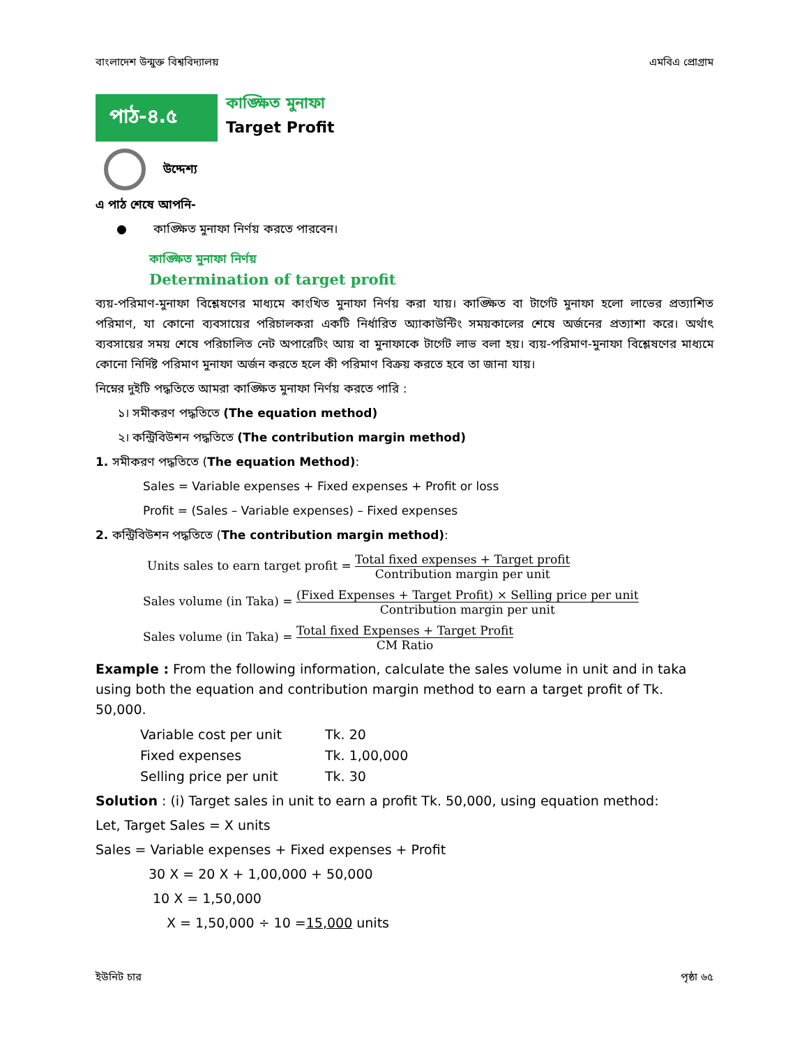বাংলাদেশ উন্মুক্ত বিশ্ববিদ্যালয় এমবিএ প্রোগ্রাম
পাঠ-৪.৫
কাঙ্ক্ষিত মুনাফা
Target Profit
উদ্দেশ্য
এ পাঠ শেষে আপনি-
● কাঙ্ক্ষিত মুনাফা নির্ণয় করতে পারবেন।
কাঙ্ক্ষিত মুনাফা নির্ণয়
Determination of target profit
ব্যয়-পরিমাণ-মুনাফা বিশ্লেষণের মাধ্যমে কাংখিত মুনাফা নির্ণয় করা যায়। কাঙ্ক্ষিত বা টার্গেট মুনাফা হলো লাভের প্রত্যাশিত পরিমাণ, যা কোনো ব্যবসায়ের পরিচালকরা একটি নির্ধারিত অ্যাকাউন্টিং সময়কালের শেষে অর্জনের প্রত্যাশা করে। অর্থাৎ ব্যবসায়ের সময় শেষে পরিচালিত নেট অপারেটিং আয় বা মুনাফাকে টার্গেট লাভ বলা হয়। ব্যয়-পরিমাণ-মুনাফা বিশ্লেষণের মাধ্যমে কোনো নির্দিষ্ট পরিমাণ মুনাফা অর্জন করতে হলে কী পরিমাণ বিক্রয় করতে হবে তা জানা যায়।
নিম্নের দুইটি পদ্ধতিতে আমরা কাঙ্ক্ষিত মুনাফা নির্ণয় করতে পারি :
১। সমীকরণ পদ্ধতিতে (The equation method)
২। কন্ট্রিবিউশন পদ্ধতিতে (The contribution margin method)
1. সমীকরণ পদ্ধতিতে (The equation Method):
Sales = Variable expenses + Fixed expenses + Profit or loss
Profit = (Sales – Variable expenses) – Fixed expenses
2. কন্ট্রিবিউশন পদ্ধতিতে (The contribution margin method):
Units sales to earn target profit = Total fixed expenses + Target profit Contribution margin per unit
Sales volume (in Taka) = (Fixed Expenses + Target Profit) × Selling price per unit Contribution margin per unit
Sales volume (in Taka) = Total fixed Expenses + Target Profit CM Ratio
Example : From the following information, calculate the sales volume in unit and in taka using both the equation and contribution margin method to earn a target profit of Tk. 50,000.
| Variable cost per unit | Tk. 20 |
| Fixed expenses | Tk. 1,00,000 |
| Selling price per unit | Tk. 30 |
Solution : (i) Target sales in unit to earn a profit Tk. 50,000, using equation method:
Let, Target Sales = X units
Sales = Variable expenses + Fixed expenses + Profit
30 X = 20 X + 1,00,000 + 50,000
10 X = 1,50,000
X = 1,50,000 ÷ 10 =15,000 units
ইউনিট চার পৃষ্ঠা ৬৫